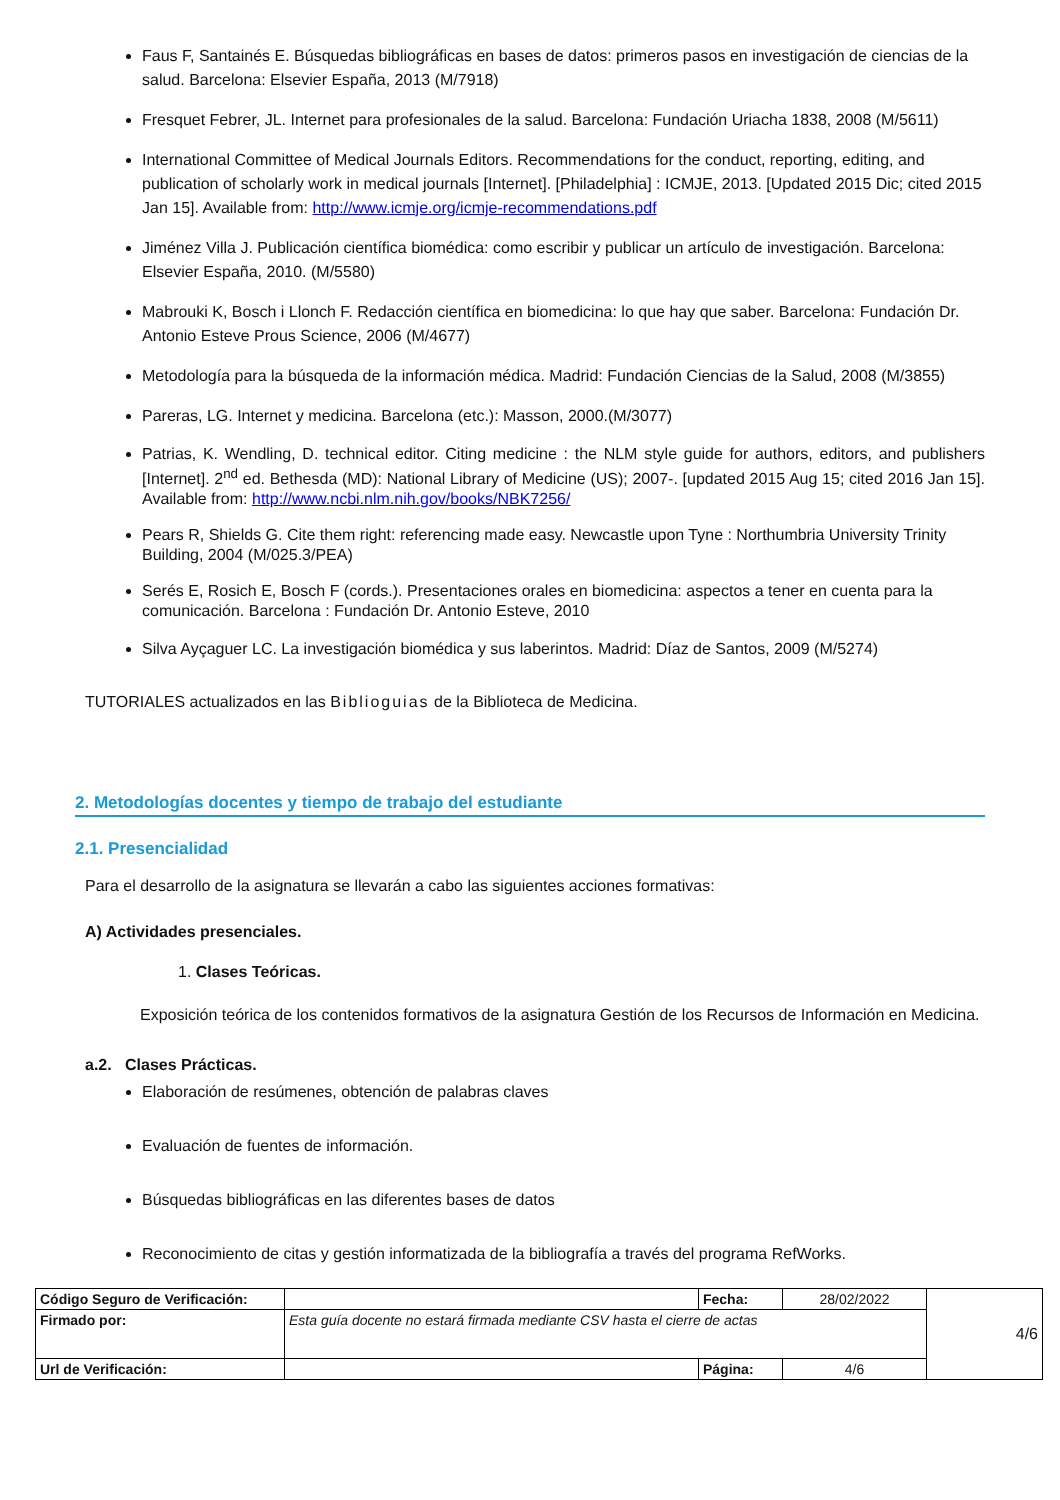Faus F, Santainés E. Búsquedas bibliográficas en bases de datos: primeros pasos en investigación de ciencias de la salud. Barcelona: Elsevier España, 2013 (M/7918)
Fresquet Febrer, JL. Internet para profesionales de la salud. Barcelona: Fundación Uriacha 1838, 2008 (M/5611)
International Committee of Medical Journals Editors. Recommendations for the conduct, reporting, editing, and publication of scholarly work in medical journals [Internet]. [Philadelphia] : ICMJE, 2013. [Updated 2015 Dic; cited 2015 Jan 15]. Available from: http://www.icmje.org/icmje-recommendations.pdf
Jiménez Villa J. Publicación científica biomédica: como escribir y publicar un artículo de investigación. Barcelona: Elsevier España, 2010. (M/5580)
Mabrouki K, Bosch i Llonch F. Redacción científica en biomedicina: lo que hay que saber. Barcelona: Fundación Dr. Antonio Esteve Prous Science, 2006 (M/4677)
Metodología para la búsqueda de la información médica. Madrid: Fundación Ciencias de la Salud, 2008 (M/3855)
Pareras, LG. Internet y medicina. Barcelona (etc.): Masson, 2000.(M/3077)
Patrias, K. Wendling, D. technical editor. Citing medicine : the NLM style guide for authors, editors, and publishers [Internet]. 2<sup>nd</sup> ed. Bethesda (MD): National Library of Medicine (US); 2007-. [updated 2015 Aug 15; cited 2016 Jan 15]. Available from: http://www.ncbi.nlm.nih.gov/books/NBK7256/
Pears R, Shields G. Cite them right: referencing made easy. Newcastle upon Tyne : Northumbria University Trinity Building, 2004 (M/025.3/PEA)
Serés E, Rosich E, Bosch F (cords.). Presentaciones orales en biomedicina: aspectos a tener en cuenta para la comunicación. Barcelona : Fundación Dr. Antonio Esteve, 2010
Silva Ayçaguer LC. La investigación biomédica y sus laberintos. Madrid: Díaz de Santos, 2009 (M/5274)
TUTORIALES actualizados en las Biblioguias de la Biblioteca de Medicina.
2. Metodologías docentes y tiempo de trabajo del estudiante
2.1. Presencialidad
Para el desarrollo de la asignatura se llevarán a cabo las siguientes acciones formativas:
A) Actividades presenciales.
1. Clases Teóricas.
Exposición teórica de los contenidos formativos de la asignatura Gestión de los Recursos de Información en Medicina.
a.2. Clases Prácticas.
Elaboración de resúmenes, obtención de palabras claves
Evaluación de fuentes de información.
Búsquedas bibliográficas en las diferentes bases de datos
Reconocimiento de citas y gestión informatizada de la bibliografía a través del programa RefWorks.
| Código Seguro de Verificación: | | Fecha: | 28/02/2022 | 4/6 |
| Firmado por: | Esta guía docente no estará firmada mediante CSV hasta el cierre de actas | | | |
| Url de Verificación: | | Página: | 4/6 | |